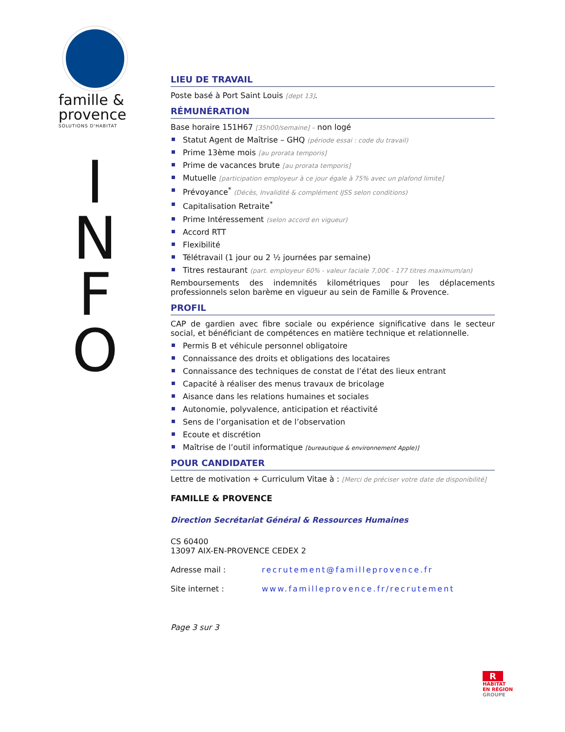famille &
provence
SOLUTIONS D'HABITAT
I
N
F
O
LIEU DE TRAVAIL
Poste basé à Port Saint Louis [dept 13].
RÉMUNÉRATION
Base horaire 151H67 [35h00/semaine] – non logé
Statut Agent de Maîtrise – GHQ (période essai : code du travail)
Prime 13ème mois [au prorata temporis]
Prime de vacances brute [au prorata temporis]
Mutuelle [participation employeur à ce jour égale à 75% avec un plafond limite]
Prévoyance<sup>*</sup> (Décès, Invalidité & complément IJSS selon conditions)
Capitalisation Retraite<sup>*</sup>
Prime Intéressement (selon accord en vigueur)
Accord RTT
Flexibilité
Télétravail (1 jour ou 2 ½ journées par semaine)
Titres restaurant (part. employeur 60% - valeur faciale 7,00€ - 177 titres maximum/an)
Remboursements des indemnités kilométriques pour les déplacements professionnels selon barème en vigueur au sein de Famille & Provence.
PROFIL
CAP de gardien avec fibre sociale ou expérience significative dans le secteur social, et bénéficiant de compétences en matière technique et relationnelle.
Permis B et véhicule personnel obligatoire
Connaissance des droits et obligations des locataires
Connaissance des techniques de constat de l’état des lieux entrant
Capacité à réaliser des menus travaux de bricolage
Aisance dans les relations humaines et sociales
Autonomie, polyvalence, anticipation et réactivité
Sens de l’organisation et de l’observation
Ecoute et discrétion
Maîtrise de l’outil informatique [bureautique & environnement Apple)]
POUR CANDIDATER
Lettre de motivation + Curriculum Vitae à : [Merci de préciser votre date de disponibilité]
FAMILLE & PROVENCE
Direction Secrétariat Général & Ressources Humaines
CS 60400
13097 AIX-EN-PROVENCE CEDEX 2
Adresse mail : recrutement@familleprovence.fr
Site internet : www.familleprovence.fr/recrutement
Page 3 sur 3
R
HABITAT
EN RÉGION
GROUPE